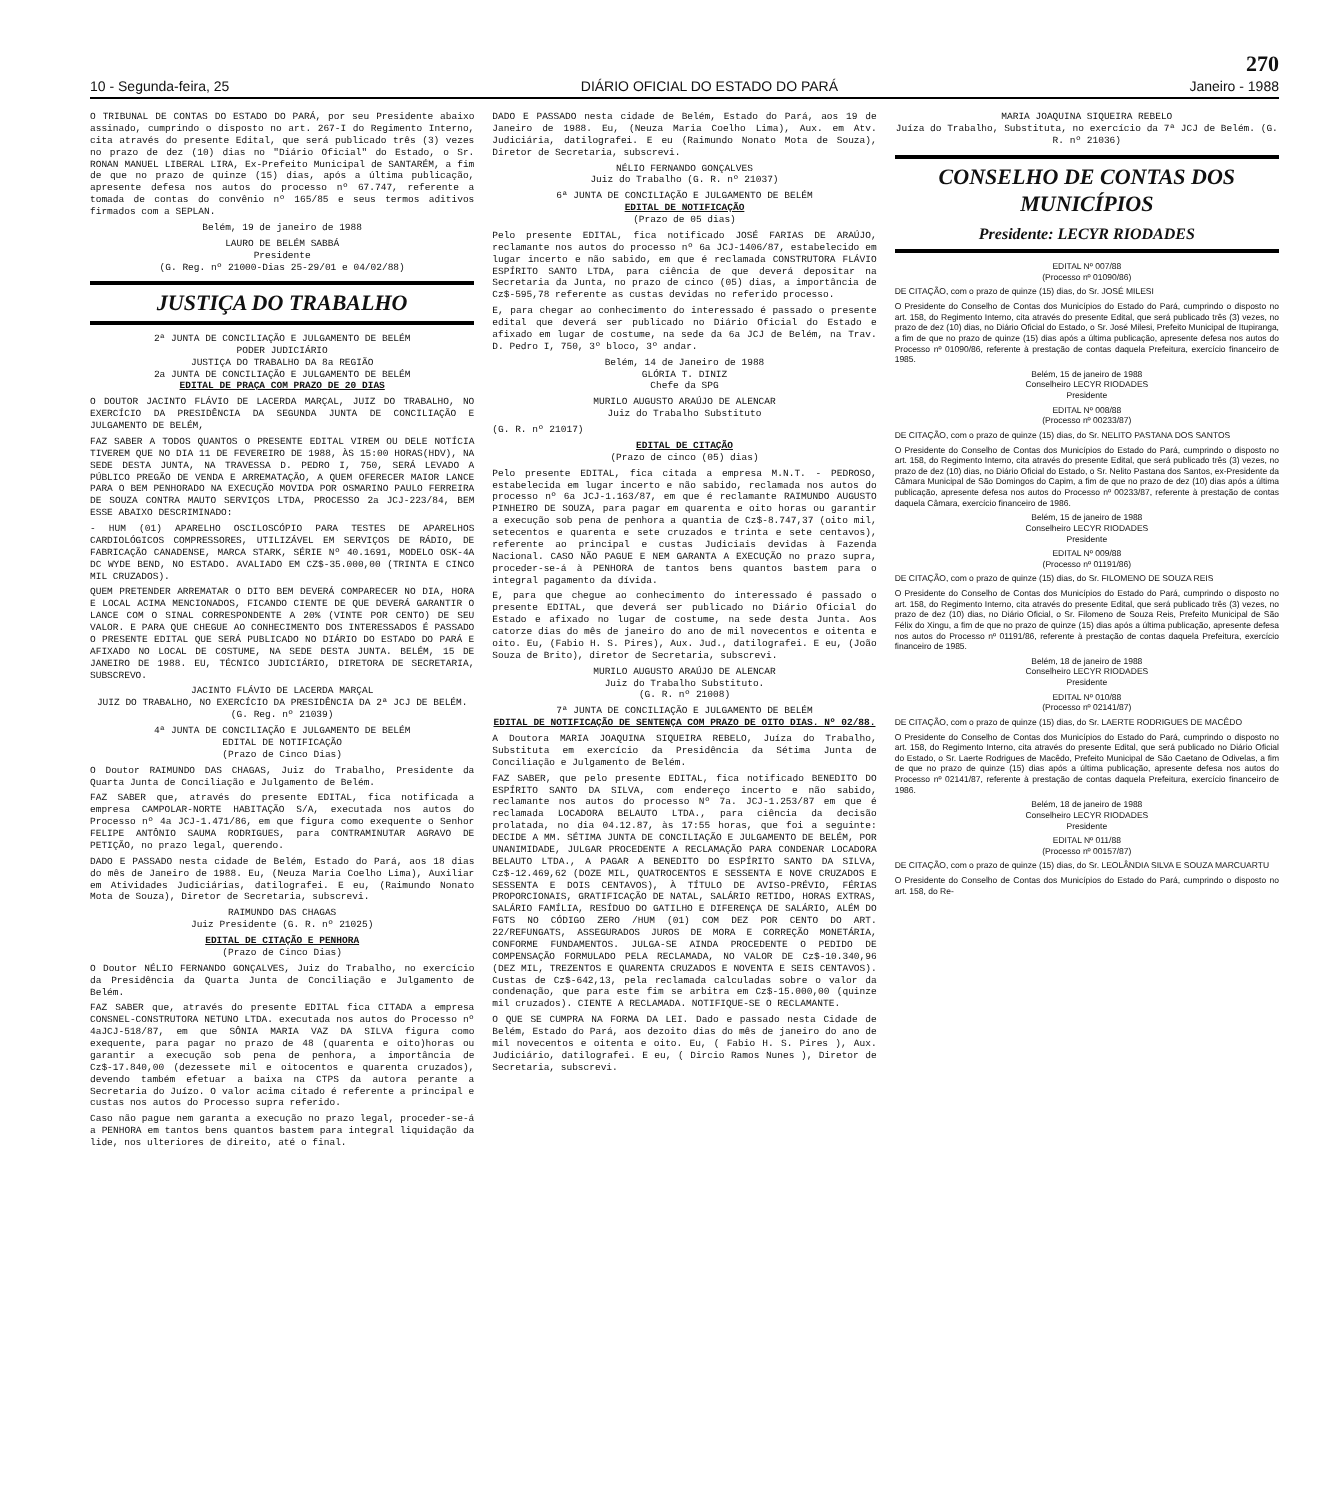270
10 - Segunda-feira, 25 DIÁRIO OFICIAL DO ESTADO DO PARÁ Janeiro - 1988
O TRIBUNAL DE CONTAS DO ESTADO DO PARÁ, por seu Presidente abaixo assinado, cumprindo o disposto no art. 267-I do Regimento Interno, cita através do presente Edital, que será publicado três (3) vezes no prazo de dez (10) dias no "Diário Oficial" do Estado, o Sr. RONAN MANUEL LIBERAL LIRA, Ex-Prefeito Municipal de SANTARÉM, a fim de que no prazo de quinze (15) dias, após a última publicação, apresente defesa nos autos do processo nº 67.747, referente a tomada de contas do convênio nº 165/85 e seus termos aditivos firmados com a SEPLAN.
Belém, 19 de janeiro de 1988
LAURO DE BELÉM SABBÁ
Presidente
(G. Reg. nº 21000-Dias 25-29/01 e 04/02/88)
JUSTIÇA DO TRABALHO
2ª JUNTA DE CONCILIAÇÃO E JULGAMENTO DE BELÉM
PODER JUDICIÁRIO
JUSTIÇA DO TRABALHO DA 8a REGIÃO
2a JUNTA DE CONCILIAÇÃO E JULGAMENTO DE BELÉM
EDITAL DE PRAÇA COM PRAZO DE 20 DIAS
O DOUTOR JACINTO FLÁVIO DE LACERDA MARÇAL, JUIZ DO TRABALHO, NO EXERCÍCIO DA PRESIDÊNCIA DA SEGUNDA JUNTA DE CONCILIAÇÃO E JULGAMENTO DE BELÉM,
FAZ SABER A TODOS QUANTOS O PRESENTE EDITAL VIREM OU DELE NOTÍCIA TIVEREM QUE NO DIA 11 DE FEVEREIRO DE 1988, ÀS 15:00 HORAS(HDV), NA SEDE DESTA JUNTA, NA TRAVESSA D. PEDRO I, 750, SERÁ LEVADO A PÚBLICO PREGÃO DE VENDA E ARREMATAÇÃO, A QUEM OFERECER MAIOR LANCE PARA O BEM PENHORADO NA EXECUÇÃO MOVIDA POR OSMARINO PAULO FERREIRA DE SOUZA CONTRA MAUTO SERVIÇOS LTDA, PROCESSO 2a JCJ-223/84, BEM ESSE ABAIXO DESCRIMINADO:
- HUM (01) APARELHO OSCILOSCÓPIO PARA TESTES DE APARELHOS CARDIOLÓGICOS COMPRESSORES, UTILIZÁVEL EM SERVIÇOS DE RÁDIO, DE FABRICAÇÃO CANADENSE, MARCA STARK, SÉRIE Nº 40.1691, MODELO OSK-4A DC WYDE BEND, NO ESTADO. AVALIADO EM CZ$-35.000,00 (TRINTA E CINCO MIL CRUZADOS).
QUEM PRETENDER ARREMATAR O DITO BEM DEVERÁ COMPARECER NO DIA, HORA E LOCAL ACIMA MENCIONADOS, FICANDO CIENTE DE QUE DEVERÁ GARANTIR O LANCE COM O SINAL CORRESPONDENTE A 20% (VINTE POR CENTO) DE SEU VALOR. E PARA QUE CHEGUE AO CONHECIMENTO DOS INTERESSADOS É PASSADO O PRESENTE EDITAL QUE SERÁ PUBLICADO NO DIÁRIO DO ESTADO DO PARÁ E AFIXADO NO LOCAL DE COSTUME, NA SEDE DESTA JUNTA. BELÉM, 15 DE JANEIRO DE 1988. EU, TÉCNICO JUDICIÁRIO, DIRETORA DE SECRETARIA, SUBSCREVO.
JACINTO FLÁVIO DE LACERDA MARÇAL
JUIZ DO TRABALHO, NO EXERCÍCIO DA PRESIDÊNCIA DA 2ª JCJ DE BELÉM.
(G. Reg. nº 21039)
4ª JUNTA DE CONCILIAÇÃO E JULGAMENTO DE BELÉM
EDITAL DE NOTIFICAÇÃO
(Prazo de Cinco Dias)
O Doutor RAIMUNDO DAS CHAGAS, Juiz do Trabalho, Presidente da Quarta Junta de Conciliação e Julgamento de Belém.
FAZ SABER que, através do presente EDITAL, fica notificada a empresa CAMPOLAR-NORTE HABITAÇÃO S/A, executada nos autos do Processo nº 4a JCJ-1.471/86, em que figura como exequente o Senhor FELIPE ANTÔNIO SAUMA RODRIGUES, para CONTRAMINUTAR AGRAVO DE PETIÇÃO, no prazo legal, querendo.
DADO E PASSADO nesta cidade de Belém, Estado do Pará, aos 18 dias do mês de Janeiro de 1988. Eu, (Neuza Maria Coelho Lima), Auxiliar em Atividades Judiciárias, datilografei. E eu, (Raimundo Nonato Mota de Souza), Diretor de Secretaria, subscrevi.
RAIMUNDO DAS CHAGAS
Juiz Presidente (G. R. nº 21025)
EDITAL DE CITAÇÃO E PENHORA
(Prazo de Cinco Dias)
O Doutor NÉLIO FERNANDO GONÇALVES, Juiz do Trabalho, no exercício da Presidência da Quarta Junta de Conciliação e Julgamento de Belém.
FAZ SABER que, através do presente EDITAL fica CITADA a empresa CONSNEL-CONSTRUTORA NETUNO LTDA. executada nos autos do Processo nº 4aJCJ-518/87, em que SÔNIA MARIA VAZ DA SILVA figura como exequente, para pagar no prazo de 48 (quarenta e oito)horas ou garantir a execução sob pena de penhora, a importância de Cz$-17.840,00 (dezessete mil e oitocentos e quarenta cruzados), devendo também efetuar a baixa na CTPS da autora perante a Secretaria do Juízo. O valor acima citado é referente a principal e custas nos autos do Processo supra referido.
Caso não pague nem garanta a execução no prazo legal, proceder-se-á a PENHORA em tantos bens quantos bastem para integral liquidação da lide, nos ulteriores de direito, até o final.
DADO E PASSADO nesta cidade de Belém, Estado do Pará, aos 19 de Janeiro de 1988. Eu, (Neuza Maria Coelho Lima), Aux. em Atv. Judiciária, datilografei. E eu (Raimundo Nonato Mota de Souza), Diretor de Secretaria, subscrevi.
NÉLIO FERNANDO GONÇALVES
Juiz do Trabalho (G. R. nº 21037)
6ª JUNTA DE CONCILIAÇÃO E JULGAMENTO DE BELÉM
EDITAL DE NOTIFICAÇÃO
(Prazo de 05 dias)
Pelo presente EDITAL, fica notificado JOSÉ FARIAS DE ARAÚJO, reclamante nos autos do processo nº 6a JCJ-1406/87, estabelecido em lugar incerto e não sabido, em que é reclamada CONSTRUTORA FLÁVIO ESPÍRITO SANTO LTDA, para ciência de que deverá depositar na Secretaria da Junta, no prazo de cinco (05) dias, a importância de Cz$-595,78 referente as custas devidas no referido processo.
E, para chegar ao conhecimento do interessado é passado o presente edital que deverá ser publicado no Diário Oficial do Estado e afixado em lugar de costume, na sede da 6a JCJ de Belém, na Trav. D. Pedro I, 750, 3º bloco, 3º andar.
Belém, 14 de Janeiro de 1988
GLÓRIA T. DINIZ
Chefe da SPG
MURILO AUGUSTO ARAÚJO DE ALENCAR
Juiz do Trabalho Substituto
(G. R. nº 21017)
EDITAL DE CITAÇÃO
(Prazo de cinco (05) dias)
Pelo presente EDITAL, fica citada a empresa M.N.T. - PEDROSO, estabelecida em lugar incerto e não sabido, reclamada nos autos do processo nº 6a JCJ-1.163/87, em que é reclamante RAIMUNDO AUGUSTO PINHEIRO DE SOUZA, para pagar em quarenta e oito horas ou garantir a execução sob pena de penhora a quantia de Cz$-8.747,37 (oito mil, setecentos e quarenta e sete cruzados e trinta e sete centavos), referente ao principal e custas Judiciais devidas à Fazenda Nacional. CASO NÃO PAGUE E NEM GARANTA A EXECUÇÃO no prazo supra, proceder-se-á à PENHORA de tantos bens quantos bastem para o integral pagamento da dívida.
E, para que chegue ao conhecimento do interessado é passado o presente EDITAL, que deverá ser publicado no Diário Oficial do Estado e afixado no lugar de costume, na sede desta Junta. Aos catorze dias do mês de janeiro do ano de mil novecentos e oitenta e oito. Eu, (Fabio H. S. Pires), Aux. Jud., datilografei. E eu, (João Souza de Brito), diretor de Secretaria, subscrevi.
MURILO AUGUSTO ARAÚJO DE ALENCAR
Juiz do Trabalho Substituto.
(G. R. nº 21008)
7ª JUNTA DE CONCILIAÇÃO E JULGAMENTO DE BELÉM
EDITAL DE NOTIFICAÇÃO DE SENTENÇA COM PRAZO DE OITO DIAS. Nº 02/88.
A Doutora MARIA JOAQUINA SIQUEIRA REBELO, Juíza do Trabalho, Substituta em exercício da Presidência da Sétima Junta de Conciliação e Julgamento de Belém.
FAZ SABER, que pelo presente EDITAL, fica notificado BENEDITO DO ESPÍRITO SANTO DA SILVA, com endereço incerto e não sabido, reclamante nos autos do processo Nº 7a. JCJ-1.253/87 em que é reclamada LOCADORA BELAUTO LTDA., para ciência da decisão prolatada, no dia 04.12.87, às 17:55 horas, que foi a seguinte: DECIDE A MM. SÉTIMA JUNTA DE CONCILIAÇÃO E JULGAMENTO DE BELÉM, POR UNANIMIDADE, JULGAR PROCEDENTE A RECLAMAÇÃO PARA CONDENAR LOCADORA BELAUTO LTDA., A PAGAR A BENEDITO DO ESPÍRITO SANTO DA SILVA, Cz$-12.469,62 (DOZE MIL, QUATROCENTOS E SESSENTA E NOVE CRUZADOS E SESSENTA E DOIS CENTAVOS), À TÍTULO DE AVISO-PRÉVIO, FÉRIAS PROPORCIONAIS, GRATIFICAÇÃO DE NATAL, SALÁRIO RETIDO, HORAS EXTRAS, SALÁRIO FAMÍLIA, RESÍDUO DO GATILHO E DIFERENÇA DE SALÁRIO, ALÉM DO FGTS NO CÓDIGO ZERO /HUM (01) COM DEZ POR CENTO DO ART. 22/REFUNGATS, ASSEGURADOS JUROS DE MORA E CORREÇÃO MONETÁRIA, CONFORME FUNDAMENTOS. JULGA-SE AINDA PROCEDENTE O PEDIDO DE COMPENSAÇÃO FORMULADO PELA RECLAMADA, NO VALOR DE Cz$-10.340,96 (DEZ MIL, TREZENTOS E QUARENTA CRUZADOS E NOVENTA E SEIS CENTAVOS). Custas de Cz$-642,13, pela reclamada calculadas sobre o valor da condenação, que para este fim se arbitra em Cz$-15.000,00 (quinze mil cruzados). CIENTE A RECLAMADA. NOTIFIQUE-SE O RECLAMANTE.
O QUE SE CUMPRA NA FORMA DA LEI. Dado e passado nesta Cidade de Belém, Estado do Pará, aos dezoito dias do mês de janeiro do ano de mil novecentos e oitenta e oito. Eu, ( Fabio H. S. Pires ), Aux. Judiciário, datilografei. E eu, ( Dircio Ramos Nunes ), Diretor de Secretaria, subscrevi.
MARIA JOAQUINA SIQUEIRA REBELO
Juíza do Trabalho, Substituta, no exercício da 7ª JCJ de Belém. (G. R. nº 21036)
CONSELHO DE CONTAS DOS MUNICÍPIOS
Presidente: LECYR RIODADES
EDITAL Nº 007/88
(Processo nº 01090/86)
DE CITAÇÃO, com o prazo de quinze (15) dias, do Sr. JOSÉ MILESI
O Presidente do Conselho de Contas dos Municípios do Estado do Pará, cumprindo o disposto no art. 158, do Regimento Interno, cita através do presente Edital, que será publicado três (3) vezes, no prazo de dez (10) dias, no Diário Oficial do Estado, o Sr. José Milesi, Prefeito Municipal de Itupiranga, a fim de que no prazo de quinze (15) dias após a última publicação, apresente defesa nos autos do Processo nº 01090/86, referente à prestação de contas daquela Prefeitura, exercício financeiro de 1985.
Belém, 15 de janeiro de 1988
Conselheiro LECYR RIODADES
Presidente
EDITAL Nº 008/88
(Processo nº 00233/87)
DE CITAÇÃO, com o prazo de quinze (15) dias, do Sr. NELITO PASTANA DOS SANTOS
O Presidente do Conselho de Contas dos Municípios do Estado do Pará, cumprindo o disposto no art. 158, do Regimento Interno, cita através do presente Edital, que será publicado três (3) vezes, no prazo de dez (10) dias, no Diário Oficial do Estado, o Sr. Nelito Pastana dos Santos, ex-Presidente da Câmara Municipal de São Domingos do Capim, a fim de que no prazo de dez (10) dias após a última publicação, apresente defesa nos autos do Processo nº 00233/87, referente à prestação de contas daquela Câmara, exercício financeiro de 1986.
Belém, 15 de janeiro de 1988
Conselheiro LECYR RIODADES
Presidente
EDITAL Nº 009/88
(Processo nº 01191/86)
DE CITAÇÃO, com o prazo de quinze (15) dias, do Sr. FILOMENO DE SOUZA REIS
O Presidente do Conselho de Contas dos Municípios do Estado do Pará, cumprindo o disposto no art. 158, do Regimento Interno, cita através do presente Edital, que será publicado três (3) vezes, no prazo de dez (10) dias, no Diário Oficial, o Sr. Filomeno de Souza Reis, Prefeito Municipal de São Félix do Xingu, a fim de que no prazo de quinze (15) dias após a última publicação, apresente defesa nos autos do Processo nº 01191/86, referente à prestação de contas daquela Prefeitura, exercício financeiro de 1985.
Belém, 18 de janeiro de 1988
Conselheiro LECYR RIODADES
Presidente
EDITAL Nº 010/88
(Processo nº 02141/87)
DE CITAÇÃO, com o prazo de quinze (15) dias, do Sr. LAERTE RODRIGUES DE MACÊDO
O Presidente do Conselho de Contas dos Municípios do Estado do Pará, cumprindo o disposto no art. 158, do Regimento Interno, cita através do presente Edital, que será publicado no Diário Oficial do Estado, o Sr. Laerte Rodrigues de Macêdo, Prefeito Municipal de São Caetano de Odivelas, a fim de que no prazo de quinze (15) dias após a última publicação, apresente defesa nos autos do Processo nº 02141/87, referente à prestação de contas daquela Prefeitura, exercício financeiro de 1986.
Belém, 18 de janeiro de 1988
Conselheiro LECYR RIODADES
Presidente
EDITAL Nº 011/88
(Processo nº 00157/87)
DE CITAÇÃO, com o prazo de quinze (15) dias, do Sr. LEOLÂNDIA SILVA E SOUZA MARCUARTU
O Presidente do Conselho de Contas dos Municípios do Estado do Pará, cumprindo o disposto no art. 158, do Re-